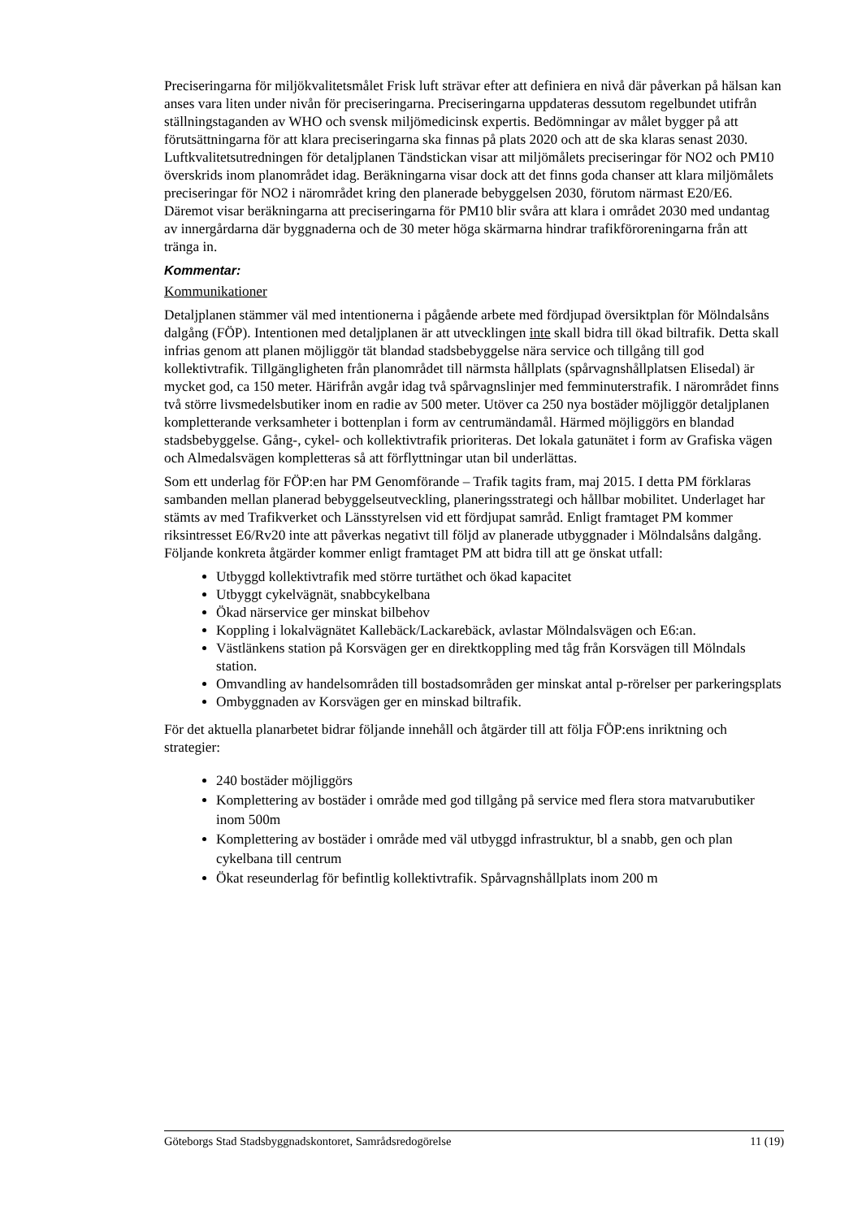Preciseringarna för miljökvalitetsmålet Frisk luft strävar efter att definiera en nivå där påverkan på hälsan kan anses vara liten under nivån för preciseringarna. Preciseringarna uppdateras dessutom regelbundet utifrån ställningstaganden av WHO och svensk miljömedicinsk expertis. Bedömningar av målet bygger på att förutsättningarna för att klara preciseringarna ska finnas på plats 2020 och att de ska klaras senast 2030. Luftkvalitetsutredningen för detaljplanen Tändstickan visar att miljömålets preciseringar för NO2 och PM10 överskrids inom planområdet idag. Beräkningarna visar dock att det finns goda chanser att klara miljömålets preciseringar för NO2 i närområdet kring den planerade bebyggelsen 2030, förutom närmast E20/E6. Däremot visar beräkningarna att preciseringarna för PM10 blir svåra att klara i området 2030 med undantag av innergårdarna där byggnaderna och de 30 meter höga skärmarna hindrar trafikföroreningarna från att tränga in.
Kommentar:
Kommunikationer
Detaljplanen stämmer väl med intentionerna i pågående arbete med fördjupad översiktplan för Mölndalsåns dalgång (FÖP). Intentionen med detaljplanen är att utvecklingen inte skall bidra till ökad biltrafik. Detta skall infrias genom att planen möjliggör tät blandad stadsbebyggelse nära service och tillgång till god kollektivtrafik. Tillgängligheten från planområdet till närmsta hållplats (spårvagnshållplatsen Elisedal) är mycket god, ca 150 meter. Härifrån avgår idag två spårvagnslinjer med femminuterstrafik. I närområdet finns två större livsmedelsbutiker inom en radie av 500 meter. Utöver ca 250 nya bostäder möjliggör detaljplanen kompletterande verksamheter i bottenplan i form av centrumändamål. Härmed möjliggörs en blandad stadsbebyggelse. Gång-, cykel- och kollektivtrafik prioriteras. Det lokala gatunätet i form av Grafiska vägen och Almedalsvägen kompletteras så att förflyttningar utan bil underlättas.
Som ett underlag för FÖP:en har PM Genomförande – Trafik tagits fram, maj 2015. I detta PM förklaras sambanden mellan planerad bebyggelseutveckling, planeringsstrategi och hållbar mobilitet. Underlaget har stämts av med Trafikverket och Länsstyrelsen vid ett fördjupat samråd. Enligt framtaget PM kommer riksintresset E6/Rv20 inte att påverkas negativt till följd av planerade utbyggnader i Mölndalsåns dalgång. Följande konkreta åtgärder kommer enligt framtaget PM att bidra till att ge önskat utfall:
Utbyggd kollektivtrafik med större turtäthet och ökad kapacitet
Utbyggt cykelvägnät, snabbcykelbana
Ökad närservice ger minskat bilbehov
Koppling i lokalvägnätet Kallebäck/Lackarebäck, avlastar Mölndalsvägen och E6:an.
Västlänkens station på Korsvägen ger en direktkoppling med tåg från Korsvägen till Mölndals station.
Omvandling av handelsområden till bostadsområden ger minskat antal p-rörelser per parkeringsplats
Ombyggnaden av Korsvägen ger en minskad biltrafik.
För det aktuella planarbetet bidrar följande innehåll och åtgärder till att följa FÖP:ens inriktning och strategier:
240 bostäder möjliggörs
Komplettering av bostäder i område med god tillgång på service med flera stora matvarubutiker inom 500m
Komplettering av bostäder i område med väl utbyggd infrastruktur, bl a snabb, gen och plan cykelbana till centrum
Ökat reseunderlag för befintlig kollektivtrafik. Spårvagnshållplats inom 200 m
Göteborgs Stad Stadsbyggnadskontoret, Samrådsredogörelse 11 (19)